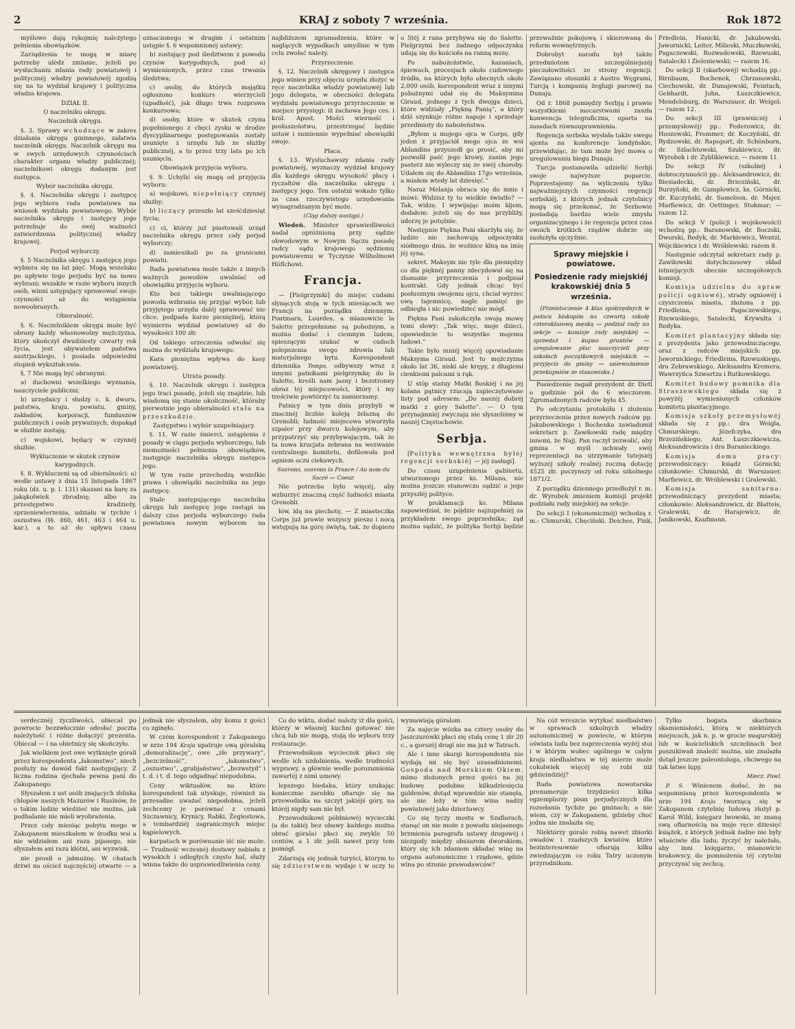2 KRAJ z soboty 7 września. Rok 1872
myślowe dają rękojmię należytego pełnienia obowiązków.
Zarządzenia te mogą w miarę potrzeby ulédz zmianie, jeżeli po wysłuchaniu zdania rady powiatowéj i politycznéj władzy powiatowéj zgodzą się na to wydział krajowy i polityczna władza krajowa.
DZIAŁ II.
O naczelniku okręgu.
Naczelnik okręgu.
§. 3. Sprawy wchodzące w zakres działania okręgu gminnego, załatwia naczelnik okręgu. Naczelnik okręgu ma w swych urzędowych czynnościach charakter organu władzy publicznéj; naczelnikowi okręgu dodanym jest zastępca.
Wybór naczelnika okręgu.
§. 4. Naczelnika okręgu i zastępcę jego wybiera rada powiatowa na wniosek wydziału powiatowego. Wybór naczelnika okręgu i zastępcy jego potrzebuje do swéj ważności zatwierdzenia politycznéj władzy krajowéj.
Perjod wyborczy.
§. 5 Naczelnika okręgu i zastępcę jego wybiera się na lat pięć. Mogą wszelako po upływie tego perjodu być na nowo wybrani; wszakże w razie wyboru innych osób, winni ustępujący sprawować swoje czynności aż do wstąpienia nowoobranych.
Obieralność.
§. 6. Naczelnikiem okręgu może być obrany każdy własnowolny mężczyzna, który ukończył dwudziesty czwarty rok życia, jest obywatelem państwa austrjackiego, i posiada odpowiedni stopień wykształcenia.
§. 7 Nie mogą być obranymi:
a) duchowni wszelkiego wyznania, nauczyciele publiczni;
b) urzędnicy i słudzy c. k. dworu, państwa, kraju, powiatu, gminy, zakładów, korporacji, funduszów publicznych i osób prywatnych, dopokąd w służbie zostają;
c) wojskowi, będący w czynnéj służbie.
Wykluczenie w skutek czynów karygodnych.
§. 8. Wykluczeni są od obieralności: a) wedle ustawy z dnia 15 listopada 1867 roku (dz. u. p. l. 131) skazani na karę za jakąkolwiek zbrodnię, albo za przestępstwo kradzieży, sprzeniewierzenia, udziału w tychże i oszustwa (§§. 460, 461, 463 i 464 u. kar.), a to aż do upływu czasu oznaczonego w drugim i ostatnim ustępie §. 6 wspomnionéj ustawy;
b) zostający pod śledztwem z powodu czynów karygodnych, pod a) wymienionych, przez czas trwania śledztwa;
c) osoby, do których majątku ogłoszono konkurs wierzycieli (upadłość), jak długo trwa rozprawa konkursowa;
d) osoby, które w skutek czynu popełnionego z chęci zysku w drodze dyscyplinarnego postępowania zostały usunięte z urzędu lub ze służby publicznéj, a to przez trzy lata po ich usunięciu.
Obowiązek przyjęcia wyboru.
§. 9. Uchylić się mogą od przyjęcia wyboru:
a) wojskowi, niepełniący czynnéj służby;
b) liczący przeszło lat sześćdziesiąt życia;
c) ci, którzy już piastowali urząd naczelnika okręgu przez cały perjod wyborczy;
d) zamieszkali po za granicami powiatu.
Rada powiatowa może także z innych ważnych powodów uwalniać od obowiązku przyjęcia wyboru.
Kto bez takiego uwalniającego powodu wzbrania się przyjąć wybór, lub przyjętego urzędu daléj sprawować nie chce, podpada karze pieniężnéj, którą wymierza wydział powiatowy aż do wysokości 100 złr.
Od takiego orzeczenia odwołać się można do wydziału krajowego.
Kara pieniężna wpływa do kasy powiatowéj.
Utrata posady.
§. 10. Naczelnik okręgu i zastępca jego traci posadę, jeżeli się znajdzie, lub wiadomą się stanie okoliczność, któraby pierwotnie jego obieralności stała na przeszkodzie.
Zastępstwo i wybór uzupełniający.
§. 11. W razie śmierci, ustąpienia z posady w ciągu perjodu wyborczego, lub niemożności pełnienia obowiązków, zastępuje naczelnika okręgu zastępca jego.
W tym razie przechodzą wszelkie prawa i obowiązki naczelnika na jego zastępcę.
Stale zastępującego naczelnika okręgu lub zastępcę jego zastąpi na dalszy czas perjodu wyborczego rada powiatowa nowym wyborem na najbliższem zgromadzeniu, które w naglących wypadkach umyślnie w tym celu zwołać należy.
Przyrzeczenie.
§. 12. Naczelnik okręgowy i zastępca jego winien przy objęciu urzędu złożyć w ręce naczelnika władzy powiatowéj lub jego delegata, w obecności delegata wydziału powiatowego przyrzeczenie w miejsce przysięgi: iż zachowa Jego ces. i król. Apost. Mości wierność i posłuszeństwo, przestrzegać będzie ustaw i sumiennie wypełniać obowiązki swoje.
Płaca.
§. 13. Wysłuchawszy zdania rady powiatowéj, wyznaczy wydział krajowy dla każdego okręgu wysokość płacy i ryczałtów dla naczelnika okręgu i zastępcy jego. Ten ostatni wskaże tylko za czas rzeczywistego urzędowania wynagradzanym być może.
(Ciąg dalszy nastąpi.)
Wiedeń. Minister sprawiedliwości nadał opróżnioną przy sądzie obwodowym w Nowym Sączu posadę radcy sądu krajowego sędziemu powiatowemu w Tyczynie Wilhelmowi Höflchowi.
Francja.
— [Pielgrzymki] do miejsc cudami słynących stoją w tych miesiącach we Francji na porządku dziennym. Pontmarn, Lourdes, a mianowicie la Salette przepełnione są pobożnym, a można dodać i ciemnym ludem, spieszącym szukać w cudach polepszenia swego zdrowia lub materjalnego bytu. Korespondent dziennika Temps, odbywszy wraz z innymi patnikami pielgrzymkę do la Salette, kreśli nam jasny i bezstronny obraz téj miejscowości, który i my treściwie powtórzyć tu zamierzamy.
Patnicy w tym dniu przybyli w znacznéj liczbie koleją żelazną do Grenobli; ludność miejscowa utworzyła szpaler przy dworcu kolejowym, aby przypatrzyć się przybywającym, tak że ta nowa krucjata zebrana na wezwanie centralnego komitetu, defilowała pod ogniem oczu ciekawych.
Sauvons, sauvons la France / Au nom du Sacré — Coeur.
Nie potrzeba było więcéj, aby wzburzyć znaczną część ludności miasta Grenobli.
łów, idą na piechotę. — Z miasteczka Corps już prawie wszyscy pieszo i nocą wstępują na górę świętą, tak, że dopiero o 5téj z rana przybywa się do Salette. Pielgrzymi bez żadnego odpoczynku udają się do kościoła na ranną mszę.
Po nabożeństwie, kazaniach, śpiewach, procesjach około cudownego źródła, na których było obecnych około 2,000 osób, korespondent wraz z innymi pobożnymi udał się do Maksymina Giraud, jednego z tych dwojga dzieci, które widziały „Piękną Panią“, a który dziś szynkuje różne napoje i sprzedaje przedmioty do nabożeństwa.
„Byłem u mojego ojca w Corps, gdy jeden z przyjaciół mego ojca ze wsi Ablandins przyszedł go prosić, aby mi pozwolił paść jego krowy, zanim jego pasterz nie wyleczy się ze swéj choroby. Udałem się do Ablandins 17go września, a miałem wtedy lat dziesięć.“
Naraz Melanja obraca się do mnie i mówi: Widzisz ty to wielkie światło? — Tak, widzę. I wywijając moim kijem, dodałem: jeżeli się do nas przybliży, uderzę je potężnie.
Następnie Piękna Pani skarżyła się, że ludzie nie zachowują odpoczynku siódmego dnia, że woźnice klną na imię jéj syna.
sekret. Maksym nie tyle dla pieniędzy co dla pięknéj panny zdecydował się na złamanie przyrzeczenia i podpisał kontrakt. Gdy jednak chcąc być posłusznym swojemu ojcu, chciał wyrzec ową tajemnicę, nagle pamięć go odbiegła i nic powiedzieć nie mógł.
Piękna Pani zakończyła swoją mowę temi słowy: „Tak więc, moje dzieci, opowiedzcie to wszystko mojemu ludowi.“
Takie było mniéj więcéj opowiadanie Maksyma Giraud. Jest to mężczyzna około lat 36, niski ale krępy, z długiemi cienkiemi palcami u rąk.
U stóp statuy Matki Boskiéj i na jéj kolana pątnicy rzucają zapieczętowane listy pod adresem: „Do naszéj dobréj matki z góry Salette“. — O tym przynajmniéj zwyczaju nie słyszeliśmy w naszéj Częstochowie.
Serbja.
[Polityka wewnętrzna byłéj regencji serbskiéj — jéj zasługi].
Do czasu uzupełnienia gabinetu, utworzonego przez ks. Milana, nie można jeszcze stanowczo sądzić o jego przyszłéj polityce.
W proklamacji ks. Milana zapowiedział, że pójdzie najzupełniéj za przykładem swego poprzednika; ząd można sądzić, że polityka Serbji będzie przeważnie pokojową i skierowaną do reform wewnętrznych.
Dobrobyt narodu był także przedmiotem szczególniejszéj pieczołowitości ze strony regencji. Zawiązano stosunki z Austro Węgrami, Turcją i kompanią żeglugi parowéj na Dunaju.
Od r. 1868 pomiędzy Serbją i prawie wszystkiemi mocarstwami zaszła konwencja telegraficzna, oparta na zasadach równouprawnienia.
Regencja serbska wysłała także swego ajenta na konferencje londyńskie, przewidując, że tam może być mowa o uregulowaniu biegu Dunaju.
Turcja postanowiła udzielić Serbji swoje najwyższe poparcie. Poprzestajemy na wyliczeniu tylko najważniejszych czynności regencji serbskiéj, z których jednak czytelnicy mogą się przekonać, że Serbowie posiadają bardzo wiele zmysłu organizacyjnego i że regencja przez czas swoich krótkich rządów dobrze się zasłużyła ojczyźnie.
Sprawy miejskie i powiatowe.
Posiedzenie rady miejskiéj krakowskiéj dnia 5 września.
[Przeistoczenie 4 klas spółrzędnych w pałacu biskupim na czwartą szkołę czteroklasową męską — podział rady na sekcje — komisje rady miejskiéj — sprzedaż i kupno gruntów — uregulowanie płac nauczycieli przy szkołach początkowych miejskich — przyjęcia do gminy — unieważnienie przekupniów ze stanowiska.]
Posiedzenie zagaił prezydent dr. Dietl o godzinie pół do 6 wieczorem. Zgromadzonych radców było 45.
Po odczytaniu protokółu i złożeniu przyrzeczenia przez nowych radców pp. Jakubowskiego i Bochenka zawiadomił sekretarz p. Zawiłowski radę między innemi, że Najj. Pan raczył zezwolić, aby gmina w myśl uchwały swéj reprezentacji na utrzymanie tutejszéj wyższéj szkoły realnéj roczną dotację 4525 złr. poczynszy od roku szkolnego 1871/2.
Z porządku dziennego przedłożył r. m. dr. Wyrobek imieniem komisji projekt podziału rady miejskiéj na sekcje.
Do sekcji I (ekonomicznéj) wchodzą r. m.: Chmurski, Chęciński, Deiches, Fink, Friedlein, Hanicki, dr. Jakubowski, Jawornicki, Leiter, Milieski, Muczkowski, Pagaczewski, Rozwadowski, Rzewuski, Satalecki i Zieleniewski; — razem 16.
Do sekcji II (skarbowéj) wchodzą pp.: Birnbaum, Bochenek, Chrzanowski, Ciechowski, dr. Dunajewski, Feintuch, Gebhardt, John, Łuszczkiewicz, Mendelsburg, dr. Warszauer, dr. Weigel; — razem 12.
Do sekcji III (prawniczéj i przemysłowéj) pp.: Federowicz, dr. Hoszowski, Frommer, dr. Koczyński, dr. Rydzowski, dr. Rapoport, dr. Schönborn, dr. Szlachtowski, Szukiewicz, dr. Wyrobek i dr. Zyblikiewicz; — razem 11.
Do sekcji IV (szkolnéj i dobroczynności) pp.: Aleksandrowicz, dr. Biesiadecki, dr. Brzeziński, dr. Burzyński, dr. Gumplowicz, ks. Górnicki, dr. Kuczyński, dr. Samelson, dr. Majer, Marfiewicz, dr. Oettinger, Stokmar; — razem 12.
Do sekcji V (policji i wojskowości) wchodzą pp.: Baranowski, dr. Boczski, Dworski, Redyk, dr. Markiewicz, Wentzl, Wójcikiewicz i dr. Wróblewski; razem 8.
Następnie odczytał sekretarz rady p. Zawiłowski dotychczasowy skład istniejących obecnie szczegółowych komisji.
Komisja udzielna do spraw policji ogniowéj, straży ogniowéj i czyszczenia miasta, złożona z pp. Friedleina, Pagaczewskiego, Rzewuskiego, Satalecki, Krywulta i Redyka.
Komitet plantacyjny składa się: z prezydenta jako przewodniczącego, oraz z radców miejskich: pp. Jawornickiego, Friedleina, Rzewuskiego, dra Zebrawskiego, Aleksandra Kremera, Wawrzyńca Szwartza i Rutkowskiego.
Komitet budowy pomnika dla Straszewskiego składa się z powyżéj wymienionych członków komitetu plantacyjnego.
Komisja szkoły przemysłowéj składa się z pp.: dra Weigla, Chmurskiego, Józefczyka, dra Brzezińskiego, Ant. Łuszczkiewicza, Aleksandrowicza i dra Baranieckiego.
Komisja domu pracy: przewodniczący: ksiądz Górnicki; członkowie: Chmurski, dr. Warszauer, Marfiewicz, dr. Wróblewski i Gralewski.
Komisja sanitarna: przewodniczący prezydent miasta; członkowie: Aleksandrowicz, dr. Blatteis, Gralewski, dr. Harajewicz, dr. Janikowski, Kaufmann.
serdecznéj życzliwości, obiecał po powrocie bezzwłocznie odesłać poczta należytość i różne dołączyć prezenta. Obiecał — i na obietnicy się skończyło.
Jak wielkiem jest owe wytknięte górali przez korespondenta „łakomstwo“, niech posłuży na dowód fakt następujący. Z liczna rodzina zjechała pewna pani do Zakopanego.
Słyszałem z ust osób znających zbliska chłopów naszych Mazurów i Rusinów, że o takim ludzie wiedzieć nie można, jak podhalanie nie mieli wyobrażenia.
Przez cały miesiąc pobytu mego w Zakopanem mieszkałem w środku wsi a nie widziałem ani razu pijanego, nie słyszałem ani razu kłótni, ani wyzwisk.
nie prosił o jałmużnę. W chatach drzwi na ościeź najczęściéj otwarte — a jednak nie słyszałem, aby komu z gości co zginęło.
W czém korespondent z Zakopanego w nrze 194 Kraju upatruje ową góralską „demoralizację“, owe „złe przywary“, „bezczelność“, „łakomstwo“, „oszustwo“, „grubjaństwo“, „bezwstyd“ i t. d. i t. d. tego odgadnąć niepodobna.
Ceny wiktuałów, na które korespondent tak utyskuje, również za przesadne uważać niepodobna, jeżeli zechcemy je porównać z cenami Szczawnicy, Krynicy, Rabki, Żegiestowa, a tembardziéj zagranicznych miejsc kąpielowych.
karpatach w porównanie iść nie może. — Trudność wczesnéj dostawy nabiału z wysokich i odległych często hal, służy winna także do usprawiedliwienia ceny.
Co do wiktu, dodać należy iż dla gości, którzy w własnéj kuchni gotować nie chcą lub nie mogą, stoją do wyboru trzy restauracje.
Przewodnikom wycieczek płaci się wedle ich uzdolnienia, wedle trudności wyprawy, a głównie wedle porozumienia zawartéj z nimi umowy.
lepszego biedaka, który szukając koniecznie zarobku ofiaruje się na przewodnika na szczyt jakiéjś góry, na któréj nigdy sam nie był.
Przewodnikowi półdniowéj wycieczki (a do takiéj bez obawy każdego można obrać górala) płaci się zwykle 50 centów, a 1 złr. jeśli nawet przy tem pomógł.
Zdarzają się jednak turyści, którym to się zdzierstwem wydaje i w oczy to wymawiają góralom.
Za najęcie wózka na cztery osoby do Jaszczurówki płaci się stałą cenę 1 złr 20 c., a gorszéj drogi nie ma już w Tatrach.
Ale i inne skargi korespondenta nie wydają mi się być uzasadnionemi. Gospoda nad Morskiem Okiem, mimo złożonych przez gości na jéj budowę podobno kilkudziesięciu guldenów, dotąd wprawdzie nie stanęła, ale nie leży w tém wina nadzy powiatowéj jako dzierżawcy.
Co się tyczy mostu w Szaflarach, stanąć on nie może z powodu niejasnego brzmienia paragrafu ustawy drogowéj i niezgody między obszarem dworskiem, który się ich zdaniem składać winę na organa autonomiczne i rządowe, gdzie wina po stronie prawodawców?
Na cóż wreszcie wytykać niedbalstwo w sprawach szkolnych władzy autonomicznéj w powiecie, w którym oświata ludu bez zaprzeczenia wyżéj stoi i w którym wobec ogólnego w całym kraju niedbalstwa w téj mierze może cokolwiek więcéj się robi niż gdzieindziéj?
Rada powiatowa nowotarska prenumeruje trzydzieści kilka egzemplarzy pism perjodycznych dla rozsełania tychże po gminach; a nie wiem, czy w Zakopanem, gdzieby choć jedna nie znalazła się.
Niektórzy górale robią nawet zbiorki owadów i rzadszych kwiatów, które bezinteresownie ofiarują kilku zwiedzającym co roku Tatry uczonym przyrodnikom.
Tylko bogata skarbnica skamieniałości, którą w niektórych miejscach, jak n. p. w grocie magurskiéj lub w kościeliskich szczelinach bez poszukiwań znaleźć można, nie znalazła dotąd jeszcze paleontologa, chciwego na tak łatwe łupy.
Miecz. Pawl.
P. S. Winienem dodać, że na wspomnianą przez korespondenta w nrze 194 Kraju tworzącą się w Zakopanem czytelnię ludową złożył p. Karol Wild, księgarz lwowski, ze znaną swą ofiarnością na moje ręce dziesięć książek, z których jednak żadne nie były właściwie dla ludu; życzyć by należało, aby inni księgarze, mianowicie krakowscy, do pomnożenia téj czytelni przyczynić się zechcą.